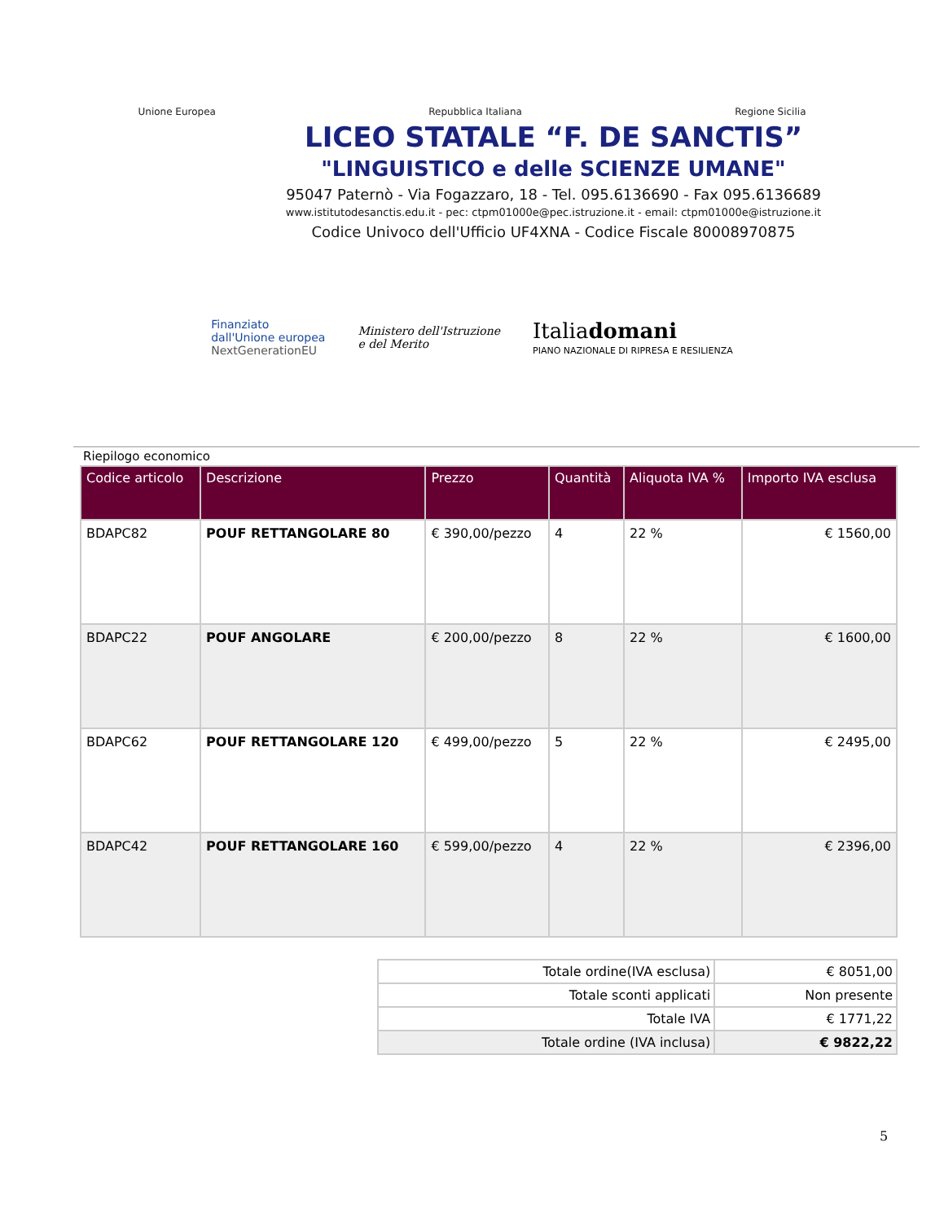Unione Europea Repubblica Italiana Regione Sicilia
LICEO STATALE “F. DE SANCTIS”
"LINGUISTICO e delle SCIENZE UMANE"
95047 Paternò - Via Fogazzaro, 18 - Tel. 095.6136690 - Fax 095.6136689
www.istitutodesanctis.edu.it - pec: ctpm01000e@pec.istruzione.it - email: ctpm01000e@istruzione.it
Codice Univoco dell'Ufficio UF4XNA - Codice Fiscale 80008970875
Finanziato
dall'Unione europea
NextGenerationEU Ministero dell'Istruzione
e del Merito Italiadomani
PIANO NAZIONALE DI RIPRESA E RESILIENZA
Riepilogo economico
| Codice articolo | Descrizione | Prezzo | Quantità | Aliquota IVA % | Importo IVA esclusa |
| --- | --- | --- | --- | --- | --- |
| BDAPC82 | POUF RETTANGOLARE 80 | € 390,00/pezzo | 4 | 22 % | € 1560,00 |
| BDAPC22 | POUF ANGOLARE | € 200,00/pezzo | 8 | 22 % | € 1600,00 |
| BDAPC62 | POUF RETTANGOLARE 120 | € 499,00/pezzo | 5 | 22 % | € 2495,00 |
| BDAPC42 | POUF RETTANGOLARE 160 | € 599,00/pezzo | 4 | 22 % | € 2396,00 |
| Totale ordine(IVA esclusa) | € 8051,00 |
| Totale sconti applicati | Non presente |
| Totale IVA | € 1771,22 |
| Totale ordine (IVA inclusa) | € 9822,22 |
5